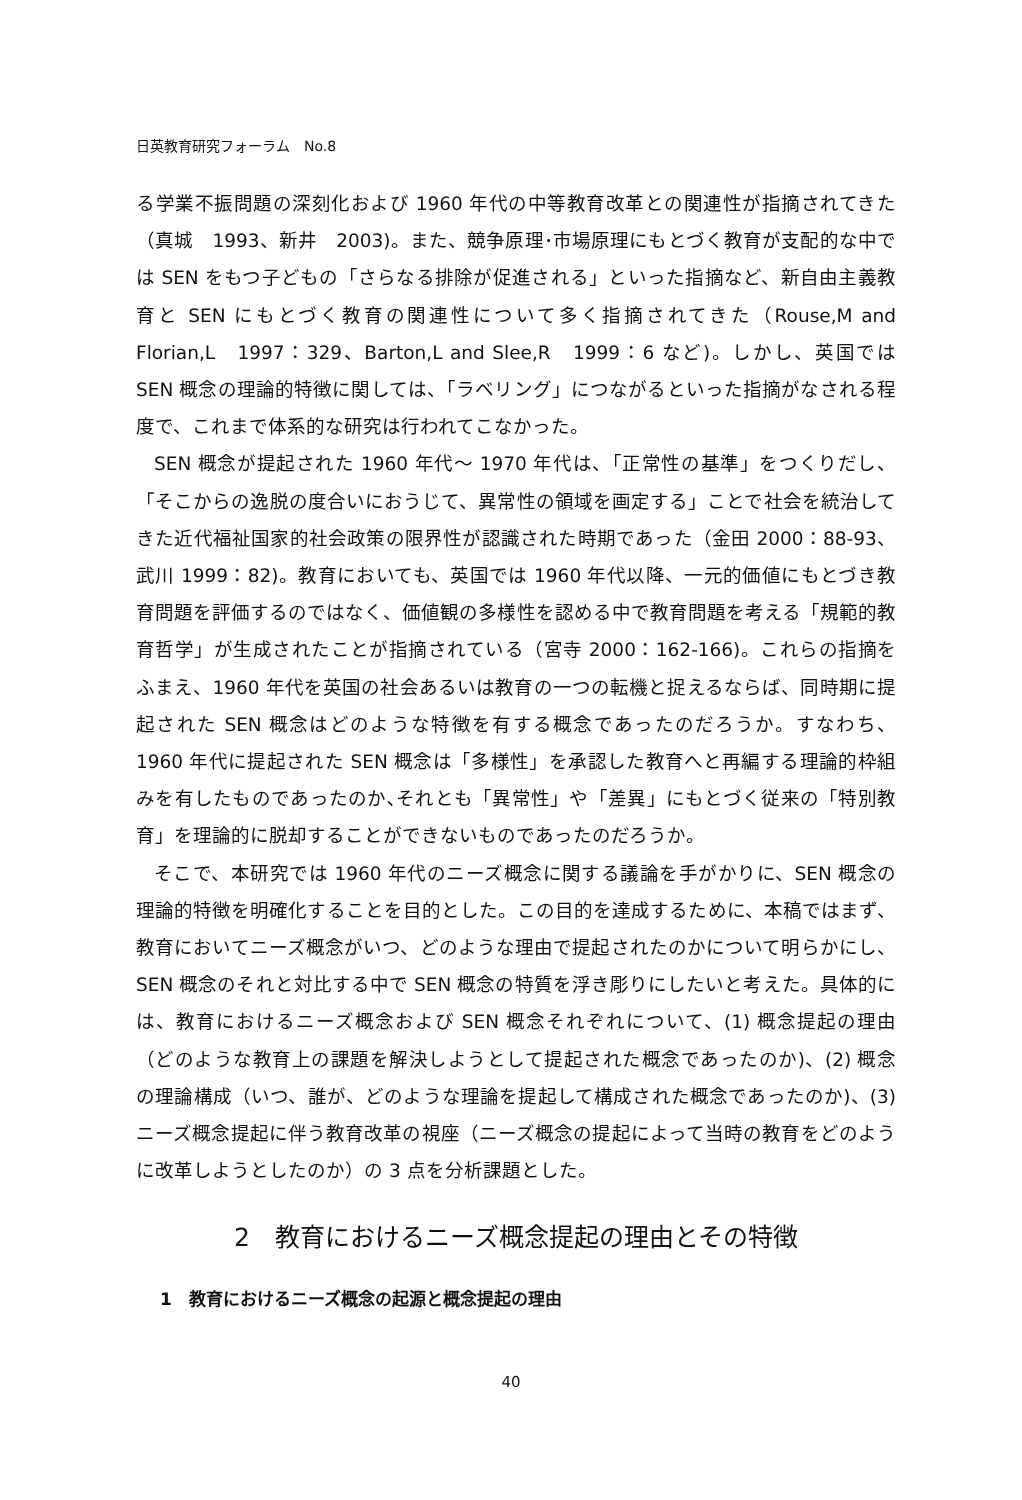日英教育研究フォーラム　No.8
る学業不振問題の深刻化および 1960 年代の中等教育改革との関連性が指摘されてきた（真城　1993、新井　2003)。また、競争原理･市場原理にもとづく教育が支配的な中では SEN をもつ子どもの「さらなる排除が促進される」といった指摘など、新自由主義教育と SEN にもとづく教育の関連性について多く指摘されてきた（Rouse,M and Florian,L　1997：329、Barton,L and Slee,R　1999：6 など)。しかし、英国では SEN 概念の理論的特徴に関しては、「ラベリング」につながるといった指摘がなされる程度で、これまで体系的な研究は行われてこなかった。
SEN 概念が提起された 1960 年代～ 1970 年代は、「正常性の基準」をつくりだし、「そこからの逸脱の度合いにおうじて、異常性の領域を画定する」ことで社会を統治してきた近代福祉国家的社会政策の限界性が認識された時期であった（金田 2000：88-93、武川 1999：82)。教育においても、英国では 1960 年代以降、一元的価値にもとづき教育問題を評価するのではなく、価値観の多様性を認める中で教育問題を考える「規範的教育哲学」が生成されたことが指摘されている（宮寺 2000：162-166)。これらの指摘をふまえ、1960 年代を英国の社会あるいは教育の一つの転機と捉えるならば、同時期に提起された SEN 概念はどのような特徴を有する概念であったのだろうか。すなわち、1960 年代に提起された SEN 概念は「多様性」を承認した教育へと再編する理論的枠組みを有したものであったのか､それとも「異常性」や「差異」にもとづく従来の「特別教育」を理論的に脱却することができないものであったのだろうか。
そこで、本研究では 1960 年代のニーズ概念に関する議論を手がかりに、SEN 概念の理論的特徴を明確化することを目的とした。この目的を達成するために、本稿ではまず、教育においてニーズ概念がいつ、どのような理由で提起されたのかについて明らかにし、SEN 概念のそれと対比する中で SEN 概念の特質を浮き彫りにしたいと考えた。具体的には、教育におけるニーズ概念および SEN 概念それぞれについて、(1) 概念提起の理由（どのような教育上の課題を解決しようとして提起された概念であったのか)、(2) 概念の理論構成（いつ、誰が、どのような理論を提起して構成された概念であったのか)、(3) ニーズ概念提起に伴う教育改革の視座（ニーズ概念の提起によって当時の教育をどのように改革しようとしたのか）の 3 点を分析課題とした。
2　教育におけるニーズ概念提起の理由とその特徴
1　教育におけるニーズ概念の起源と概念提起の理由
40